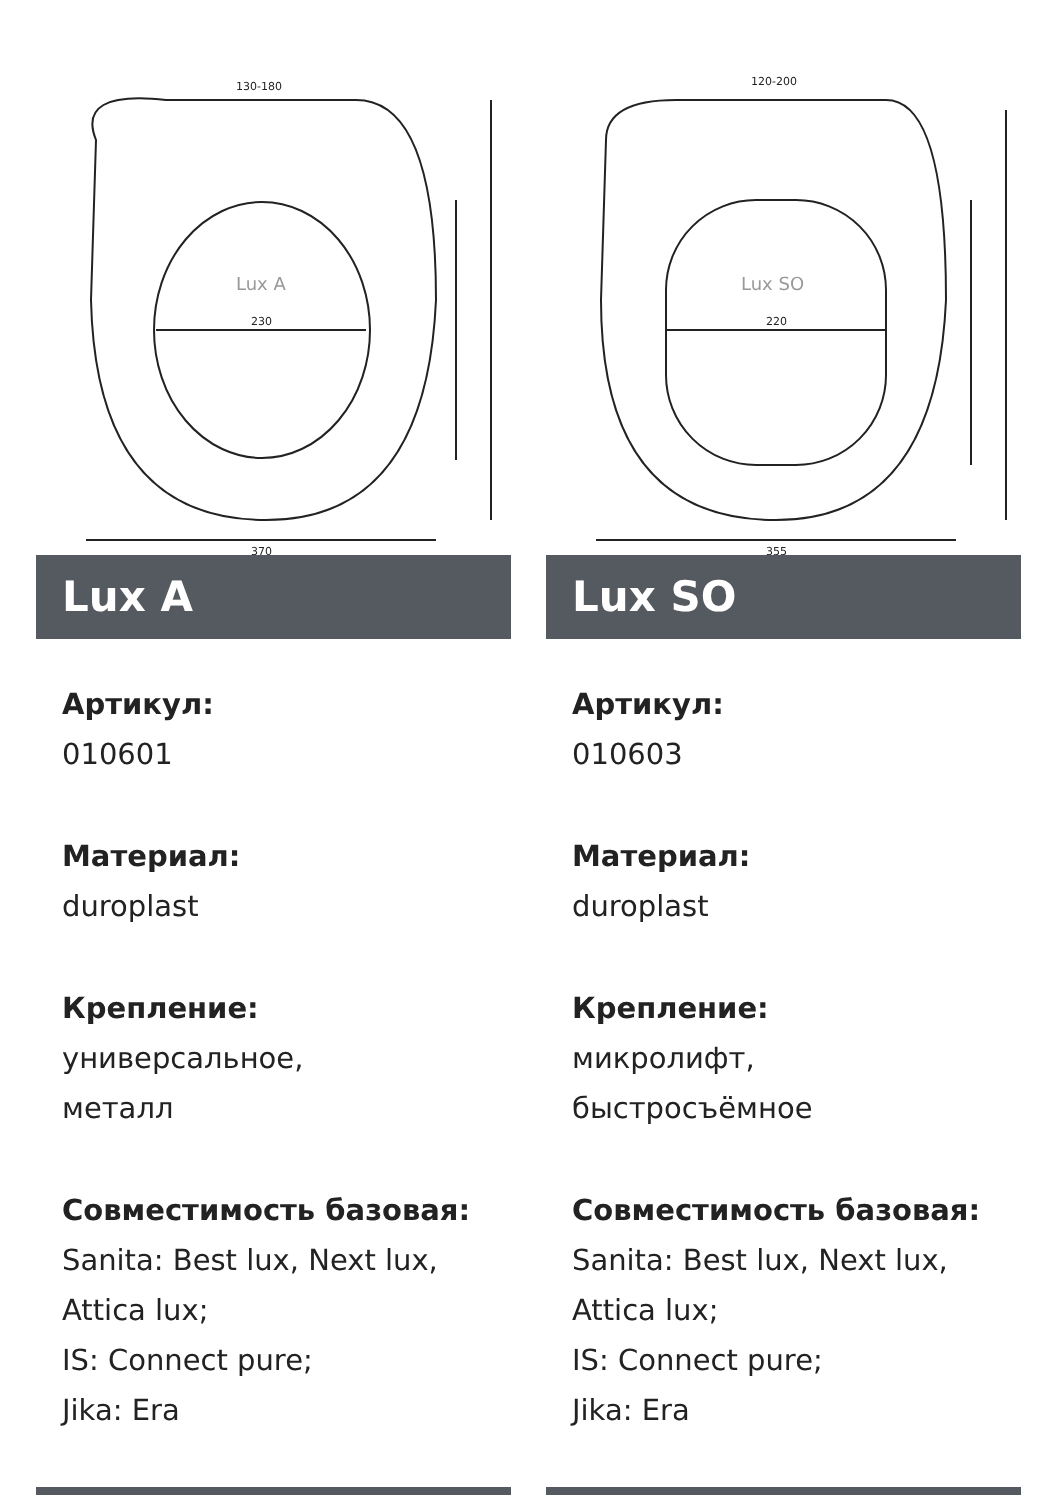Lux A
230
370
130-180
Lux A
Артикул:
010601
Материал:
duroplast
Крепление:
универсальное,
металл
Совместимость базовая:
Sanita: Best lux, Next lux,
Attica lux;
IS: Connect pure;
Jika: Era
Lux SO
220
355
120-200
Lux SO
Артикул:
010603
Материал:
duroplast
Крепление:
микролифт,
быстросъёмное
Совместимость базовая:
Sanita: Best lux, Next lux,
Attica lux;
IS: Connect pure;
Jika: Era